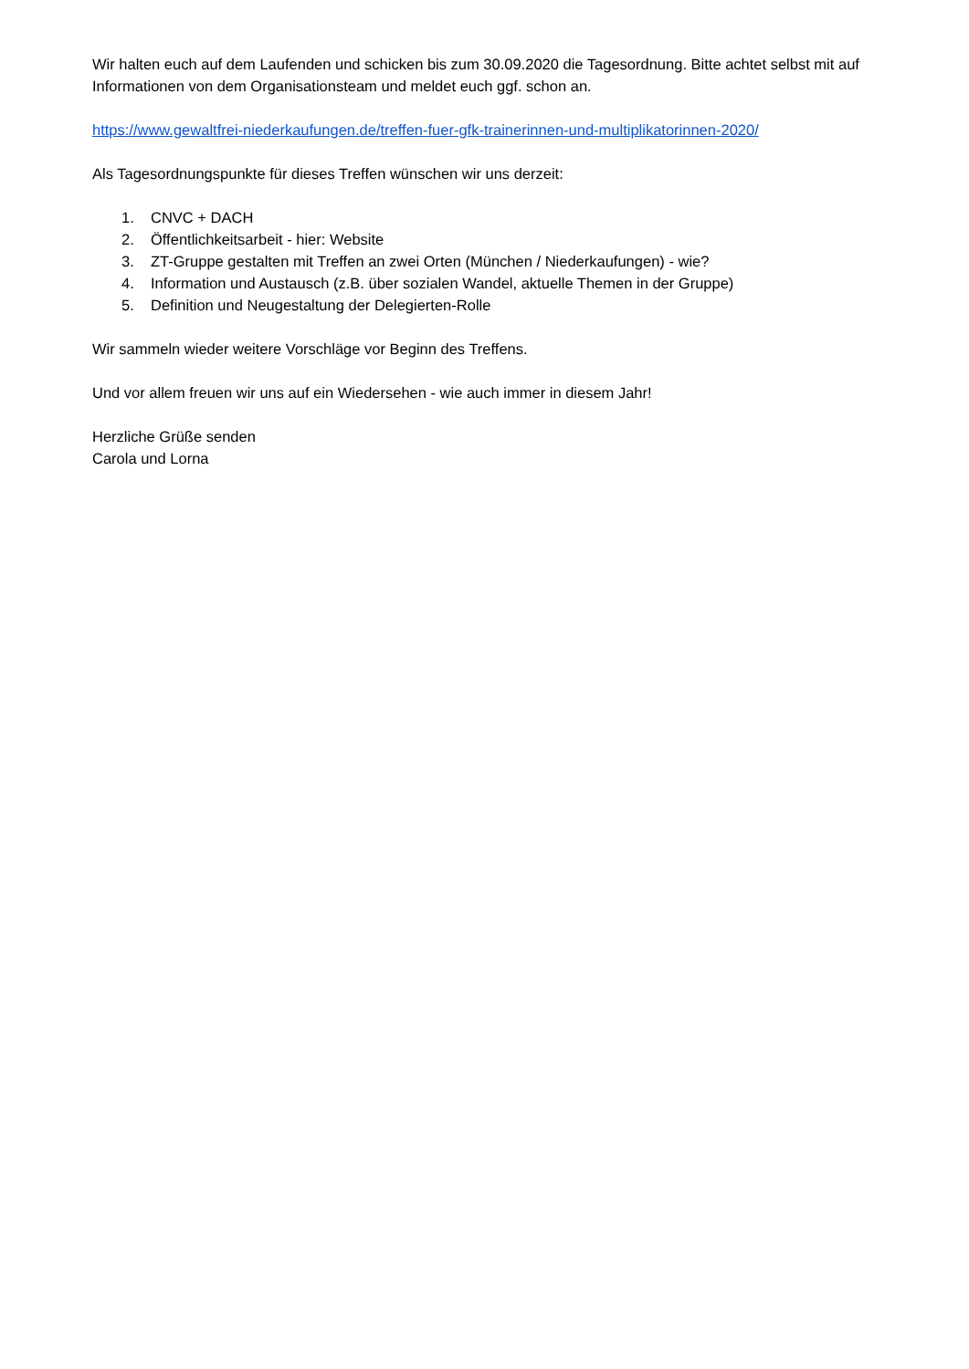Wir halten euch auf dem Laufenden und schicken bis zum 30.09.2020 die Tagesordnung. Bitte achtet selbst mit auf Informationen von dem Organisationsteam und meldet euch ggf. schon an.
https://www.gewaltfrei-niederkaufungen.de/treffen-fuer-gfk-trainerinnen-und-multiplikatorinnen-2020/
Als Tagesordnungspunkte für dieses Treffen wünschen wir uns derzeit:
1. CNVC + DACH
2. Öffentlichkeitsarbeit - hier: Website
3. ZT-Gruppe gestalten mit Treffen an zwei Orten (München / Niederkaufungen) - wie?
4. Information und Austausch (z.B. über sozialen Wandel, aktuelle Themen in der Gruppe)
5. Definition und Neugestaltung der Delegierten-Rolle
Wir sammeln wieder weitere Vorschläge vor Beginn des Treffens.
Und vor allem freuen wir uns auf ein Wiedersehen - wie auch immer in diesem Jahr!
Herzliche Grüße senden
Carola und Lorna